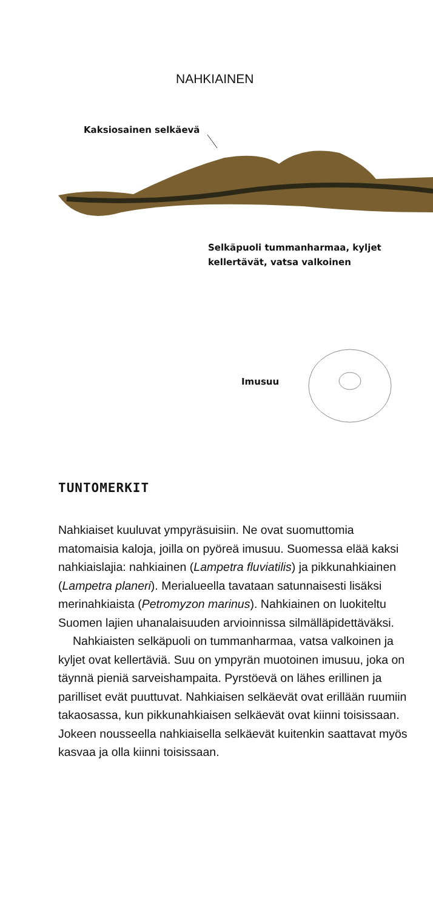NAHKIAINEN
Kaksiosainen selkäevä
Selkäpuoli tummanharmaa, kyljet
kellertävät, vatsa valkoinen
Imusuu
TUNTOMERKIT
Nahkiaiset kuuluvat ympyräsuisiin. Ne ovat suomut­tomia matomaisia kaloja, joilla on pyöreä imusuu. Suomessa elää kaksi nahkiaislajia: nahkiainen (Lampetra fluviatilis) ja pikkunahkiainen (Lampetra planeri). Merialueella tavataan satunnaisesti lisäksi merinahkiaista (Petromyzon marinus). Nahkiainen on luokiteltu Suomen lajien uhanalaisuuden arvioinnis­sa silmälläpidettäväksi.
Nahkiaisten selkäpuoli on tummanharmaa, vatsa valkoinen ja kyljet ovat kellertäviä. Suu on ympyrän muotoinen imusuu, joka on täynnä pieniä sarveis­hampaita. Pyrstöevä on lähes erillinen ja parilliset evät puuttuvat. Nahkiaisen selkäevät ovat erillään ruumiin takaosassa, kun pikkunahkiaisen selkäevät ovat kiinni toisissaan. Jokeen nousseella nahkiaisella selkäevät kuitenkin saattavat myös kasvaa ja olla kiinni toisissaan.